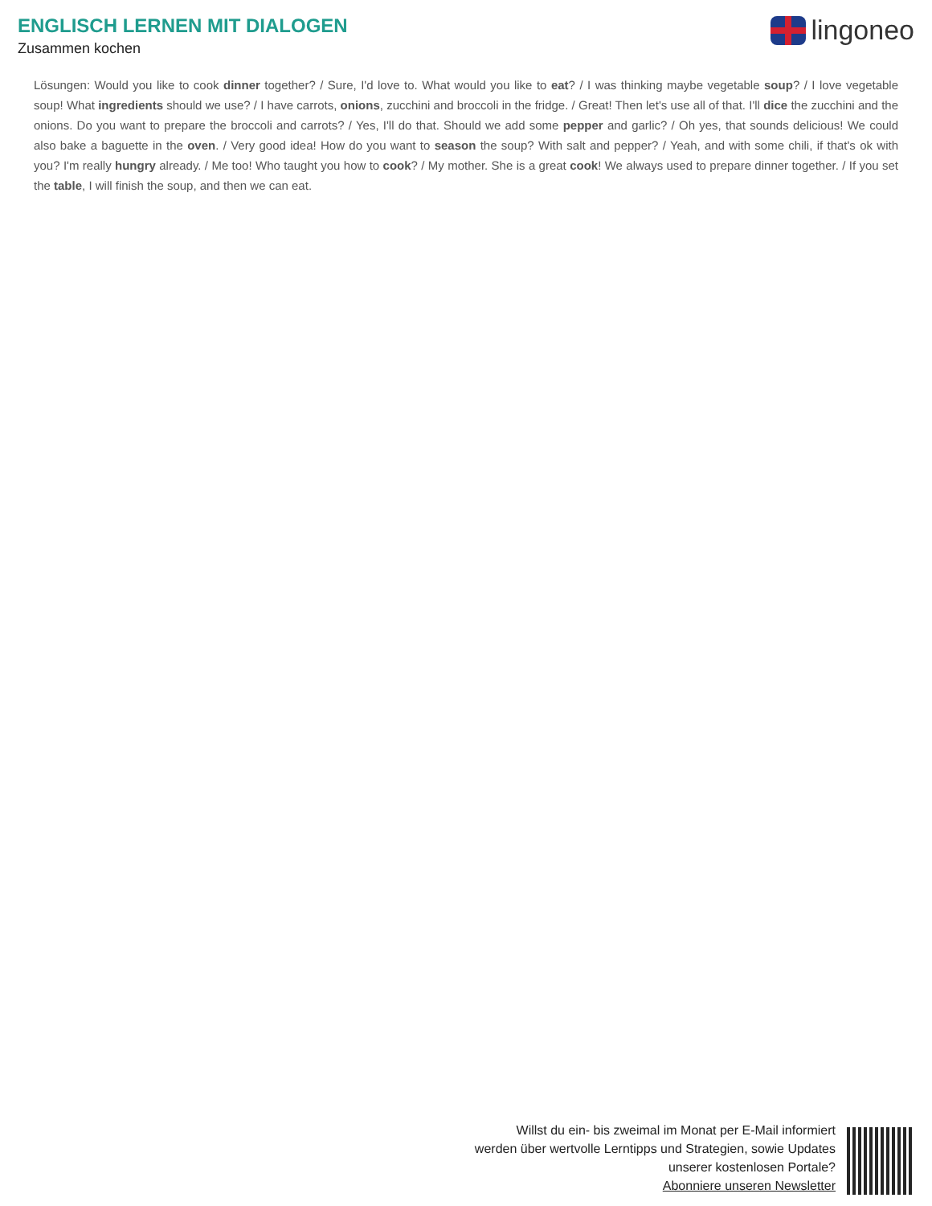ENGLISCH LERNEN MIT DIALOGEN
Zusammen kochen
lingoneo
Lösungen: Would you like to cook dinner together? / Sure, I'd love to. What would you like to eat? / I was thinking maybe vegetable soup? / I love vegetable soup! What ingredients should we use? / I have carrots, onions, zucchini and broccoli in the fridge. / Great! Then let's use all of that. I'll dice the zucchini and the onions. Do you want to prepare the broccoli and carrots? / Yes, I'll do that. Should we add some pepper and garlic? / Oh yes, that sounds delicious! We could also bake a baguette in the oven. / Very good idea! How do you want to season the soup? With salt and pepper? / Yeah, and with some chili, if that's ok with you? I'm really hungry already. / Me too! Who taught you how to cook? / My mother. She is a great cook! We always used to prepare dinner together. / If you set the table, I will finish the soup, and then we can eat.
Willst du ein- bis zweimal im Monat per E-Mail informiert
werden über wertvolle Lerntipps und Strategien, sowie Updates
unserer kostenlosen Portale?
Abonniere unseren Newsletter